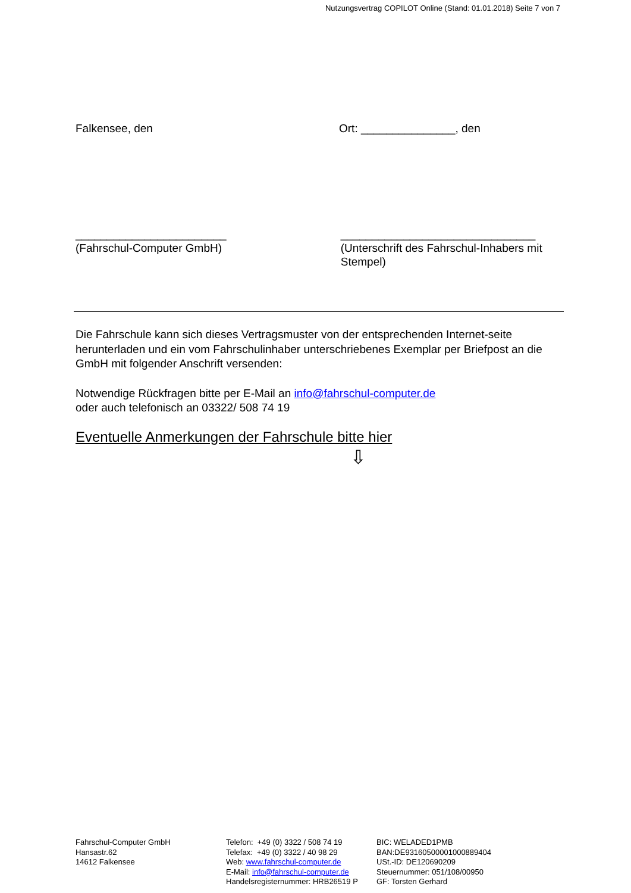Nutzungsvertrag COPILOT Online (Stand: 01.01.2018) Seite 7 von 7
Falkensee, den Ort: _______________, den
________________________
(Fahrschul-Computer GmbH)
_______________________________
(Unterschrift des Fahrschul-Inhabers mit Stempel)
Die Fahrschule kann sich dieses Vertragsmuster von der entsprechenden Internet-seite herunterladen und ein vom Fahrschulinhaber unterschriebenes Exemplar per Briefpost an die GmbH mit folgender Anschrift versenden:
Notwendige Rückfragen bitte per E-Mail an info@fahrschul-computer.de
oder auch telefonisch an 03322/ 508 74 19
Eventuelle Anmerkungen der Fahrschule bitte hier
⇩
Fahrschul-Computer GmbH
Hansastr.62
14612 Falkensee
Telefon: +49 (0) 3322 / 508 74 19
Telefax: +49 (0) 3322 / 40 98 29
Web: www.fahrschul-computer.de
E-Mail: info@fahrschul-computer.de
Handelsregisternummer: HRB26519 P
BIC: WELADED1PMB
BAN:DE93160500001000889404
USt.-ID: DE120690209
Steuernummer: 051/108/00950
GF: Torsten Gerhard